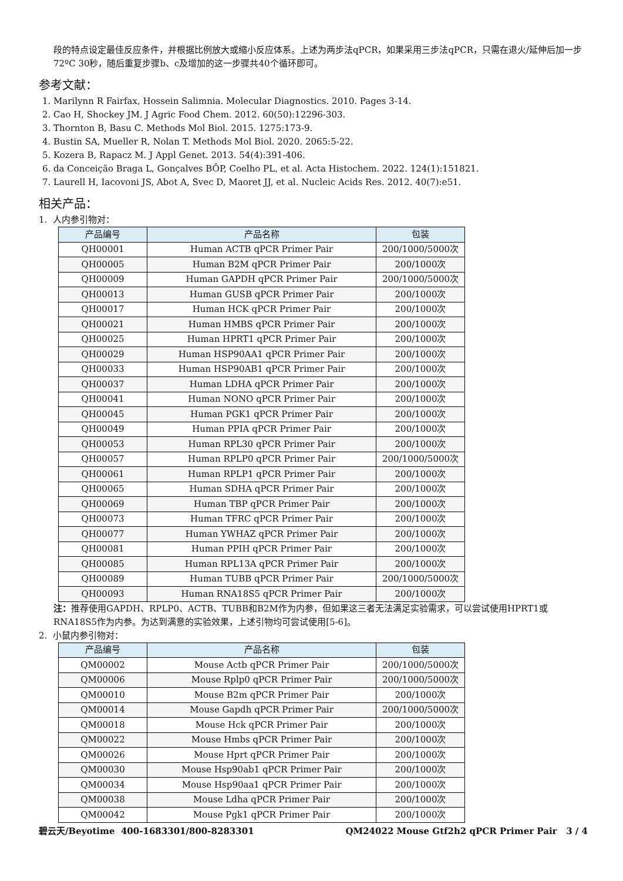段的特点设定最佳反应条件，并根据比例放大或缩小反应体系。上述为两步法qPCR，如果采用三步法qPCR，只需在退火/延伸后加一步72ºC 30秒，随后重复步骤b、c及增加的这一步骤共40个循环即可。
参考文献：
1. Marilynn R Fairfax, Hossein Salimnia. Molecular Diagnostics. 2010. Pages 3-14.
2. Cao H, Shockey JM. J Agric Food Chem. 2012. 60(50):12296-303.
3. Thornton B, Basu C. Methods Mol Biol. 2015. 1275:173-9.
4. Bustin SA, Mueller R, Nolan T. Methods Mol Biol. 2020. 2065:5-22.
5. Kozera B, Rapacz M. J Appl Genet. 2013. 54(4):391-406.
6. da Conceição Braga L, Gonçalves BÔP, Coelho PL, et al. Acta Histochem. 2022. 124(1):151821.
7. Laurell H, Iacovoni JS, Abot A, Svec D, Maoret JJ, et al. Nucleic Acids Res. 2012. 40(7):e51.
相关产品：
1. 人内参引物对：
| 产品编号 | 产品名称 | 包装 |
| --- | --- | --- |
| QH00001 | Human ACTB qPCR Primer Pair | 200/1000/5000次 |
| QH00005 | Human B2M qPCR Primer Pair | 200/1000次 |
| QH00009 | Human GAPDH qPCR Primer Pair | 200/1000/5000次 |
| QH00013 | Human GUSB qPCR Primer Pair | 200/1000次 |
| QH00017 | Human HCK qPCR Primer Pair | 200/1000次 |
| QH00021 | Human HMBS qPCR Primer Pair | 200/1000次 |
| QH00025 | Human HPRT1 qPCR Primer Pair | 200/1000次 |
| QH00029 | Human HSP90AA1 qPCR Primer Pair | 200/1000次 |
| QH00033 | Human HSP90AB1 qPCR Primer Pair | 200/1000次 |
| QH00037 | Human LDHA qPCR Primer Pair | 200/1000次 |
| QH00041 | Human NONO qPCR Primer Pair | 200/1000次 |
| QH00045 | Human PGK1 qPCR Primer Pair | 200/1000次 |
| QH00049 | Human PPIA qPCR Primer Pair | 200/1000次 |
| QH00053 | Human RPL30 qPCR Primer Pair | 200/1000次 |
| QH00057 | Human RPLP0 qPCR Primer Pair | 200/1000/5000次 |
| QH00061 | Human RPLP1 qPCR Primer Pair | 200/1000次 |
| QH00065 | Human SDHA qPCR Primer Pair | 200/1000次 |
| QH00069 | Human TBP qPCR Primer Pair | 200/1000次 |
| QH00073 | Human TFRC qPCR Primer Pair | 200/1000次 |
| QH00077 | Human YWHAZ qPCR Primer Pair | 200/1000次 |
| QH00081 | Human PPIH qPCR Primer Pair | 200/1000次 |
| QH00085 | Human RPL13A qPCR Primer Pair | 200/1000次 |
| QH00089 | Human TUBB qPCR Primer Pair | 200/1000/5000次 |
| QH00093 | Human RNA18S5 qPCR Primer Pair | 200/1000次 |
注：推荐使用GAPDH、RPLP0、ACTB、TUBB和B2M作为内参，但如果这三者无法满足实验需求，可以尝试使用HPRT1或RNA18S5作为内参。为达到满意的实验效果，上述引物均可尝试使用[5-6]。
2. 小鼠内参引物对：
| 产品编号 | 产品名称 | 包装 |
| --- | --- | --- |
| QM00002 | Mouse Actb qPCR Primer Pair | 200/1000/5000次 |
| QM00006 | Mouse Rplp0 qPCR Primer Pair | 200/1000/5000次 |
| QM00010 | Mouse B2m qPCR Primer Pair | 200/1000次 |
| QM00014 | Mouse Gapdh qPCR Primer Pair | 200/1000/5000次 |
| QM00018 | Mouse Hck qPCR Primer Pair | 200/1000次 |
| QM00022 | Mouse Hmbs qPCR Primer Pair | 200/1000次 |
| QM00026 | Mouse Hprt qPCR Primer Pair | 200/1000次 |
| QM00030 | Mouse Hsp90ab1 qPCR Primer Pair | 200/1000次 |
| QM00034 | Mouse Hsp90aa1 qPCR Primer Pair | 200/1000次 |
| QM00038 | Mouse Ldha qPCR Primer Pair | 200/1000次 |
| QM00042 | Mouse Pgk1 qPCR Primer Pair | 200/1000次 |
碧云天/Beyotime 400-1683301/800-8283301 QM24022 Mouse Gtf2h2 qPCR Primer Pair 3 / 4